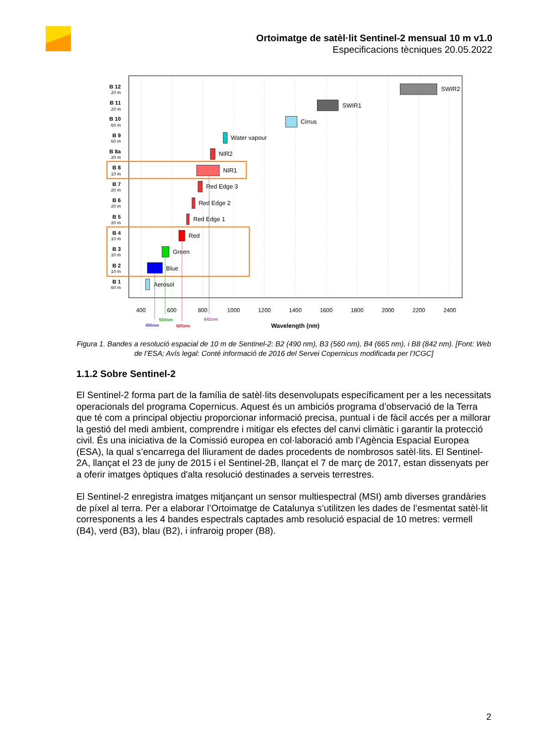Ortoimatge de satèl·lit Sentinel-2 mensual 10 m v1.0
Especificacions tècniques 20.05.2022
400
600
800
1000
1200
1400
1600
1800
2000
2200
2400
Wavelength (nm)
B 12
20 m
B 11
20 m
B 10
60 m
B 9
60 m
B 8a
20 m
B 8
10 m
B 7
20 m
B 6
20 m
B 5
20 m
B 4
10 m
B 3
10 m
B 2
10 m
B 1
60 m
SWIR2
SWIR1
Cirrus
Water vapour
NIR2
NIR1
Red Edge 3
Red Edge 2
Red Edge 1
Red
Green
Blue
Aerosol
490nm
560nm
665nm
842nm
Figura 1. Bandes a resolució espacial de 10 m de Sentinel-2: B2 (490 nm), B3 (560 nm), B4 (665 nm), i B8 (842 nm). [Font: Web de l’ESA; Avís legal: Conté informació de 2016 del Servei Copernicus modificada per l’ICGC]
1.1.2 Sobre Sentinel-2
El Sentinel-2 forma part de la família de satèl·lits desenvolupats específicament per a les necessitats operacionals del programa Copernicus. Aquest és un ambiciós programa d’observació de la Terra que té com a principal objectiu proporcionar informació precisa, puntual i de fàcil accés per a millorar la gestió del medi ambient, comprendre i mitigar els efectes del canvi climàtic i garantir la protecció civil. És una iniciativa de la Comissió europea en col·laboració amb l’Agència Espacial Europea (ESA), la qual s’encarrega del lliurament de dades procedents de nombrosos satèl·lits. El Sentinel-2A, llançat el 23 de juny de 2015 i el Sentinel-2B, llançat el 7 de març de 2017, estan dissenyats per a oferir imatges òptiques d'alta resolució destinades a serveis terrestres.
El Sentinel-2 enregistra imatges mitjançant un sensor multiespectral (MSI) amb diverses grandàries de píxel al terra. Per a elaborar l’Ortoimatge de Catalunya s’utilitzen les dades de l’esmentat satèl·lit corresponents a les 4 bandes espectrals captades amb resolució espacial de 10 metres: vermell (B4), verd (B3), blau (B2), i infraroig proper (B8).
2